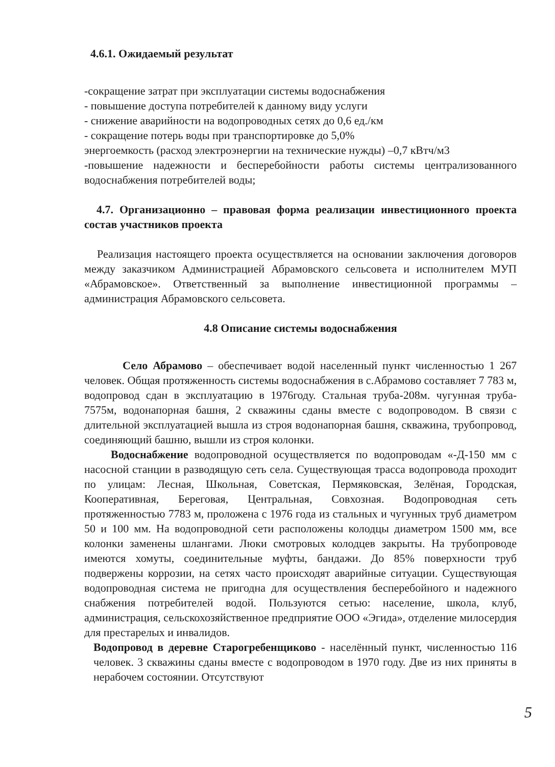4.6.1. Ожидаемый результат
-сокращение затрат при эксплуатации системы водоснабжения
- повышение доступа потребителей к данному виду услуги
- снижение аварийности на водопроводных сетях до 0,6 ед./км
- сокращение потерь воды при транспортировке до 5,0%
энергоемкость (расход электроэнергии на технические нужды) –0,7 кВтч/м3
-повышение надежности и бесперебойности работы системы централизованного водоснабжения потребителей воды;
4.7. Организационно – правовая форма реализации инвестиционного проекта состав участников проекта
Реализация настоящего проекта осуществляется на основании заключения договоров между заказчиком Администрацией Абрамовского сельсовета и исполнителем МУП «Абрамовское». Ответственный за выполнение инвестиционной программы – администрация Абрамовского сельсовета.
4.8 Описание системы водоснабжения
Село Абрамово – обеспечивает водой населенный пункт численностью 1 267 человек. Общая протяженность системы водоснабжения в с.Абрамово составляет 7 783 м, водопровод сдан в эксплуатацию в 1976году. Стальная труба-208м. чугунная труба- 7575м, водонапорная башня, 2 скважины сданы вместе с водопроводом. В связи с длительной эксплуатацией вышла из строя водонапорная башня, скважина, трубопровод, соединяющий башню, вышли из строя колонки.
Водоснабжение водопроводной осуществляется по водопроводам «-Д-150 мм с насосной станции в разводящую сеть села. Существующая трасса водопровода проходит по улицам: Лесная, Школьная, Советская, Пермяковская, Зелёная, Городская, Кооперативная, Береговая, Центральная, Совхозная. Водопроводная сеть протяженностью 7783 м, проложена с 1976 года из стальных и чугунных труб диаметром 50 и 100 мм. На водопроводной сети расположены колодцы диаметром 1500 мм, все колонки заменены шлангами. Люки смотровых колодцев закрыты. На трубопроводе имеются хомуты, соединительные муфты, бандажи. До 85% поверхности труб подвержены коррозии, на сетях часто происходят аварийные ситуации. Существующая водопроводная система не пригодна для осуществления бесперебойного и надежного снабжения потребителей водой. Пользуются сетью: население, школа, клуб, администрация, сельскохозяйственное предприятие ООО «Эгида», отделение милосердия для престарелых и инвалидов.
Водопровод в деревне Старогребенщиково - населённый пункт, численностью 116 человек. 3 скважины сданы вместе с водопроводом в 1970 году. Две из них приняты в нерабочем состоянии. Отсутствуют
5